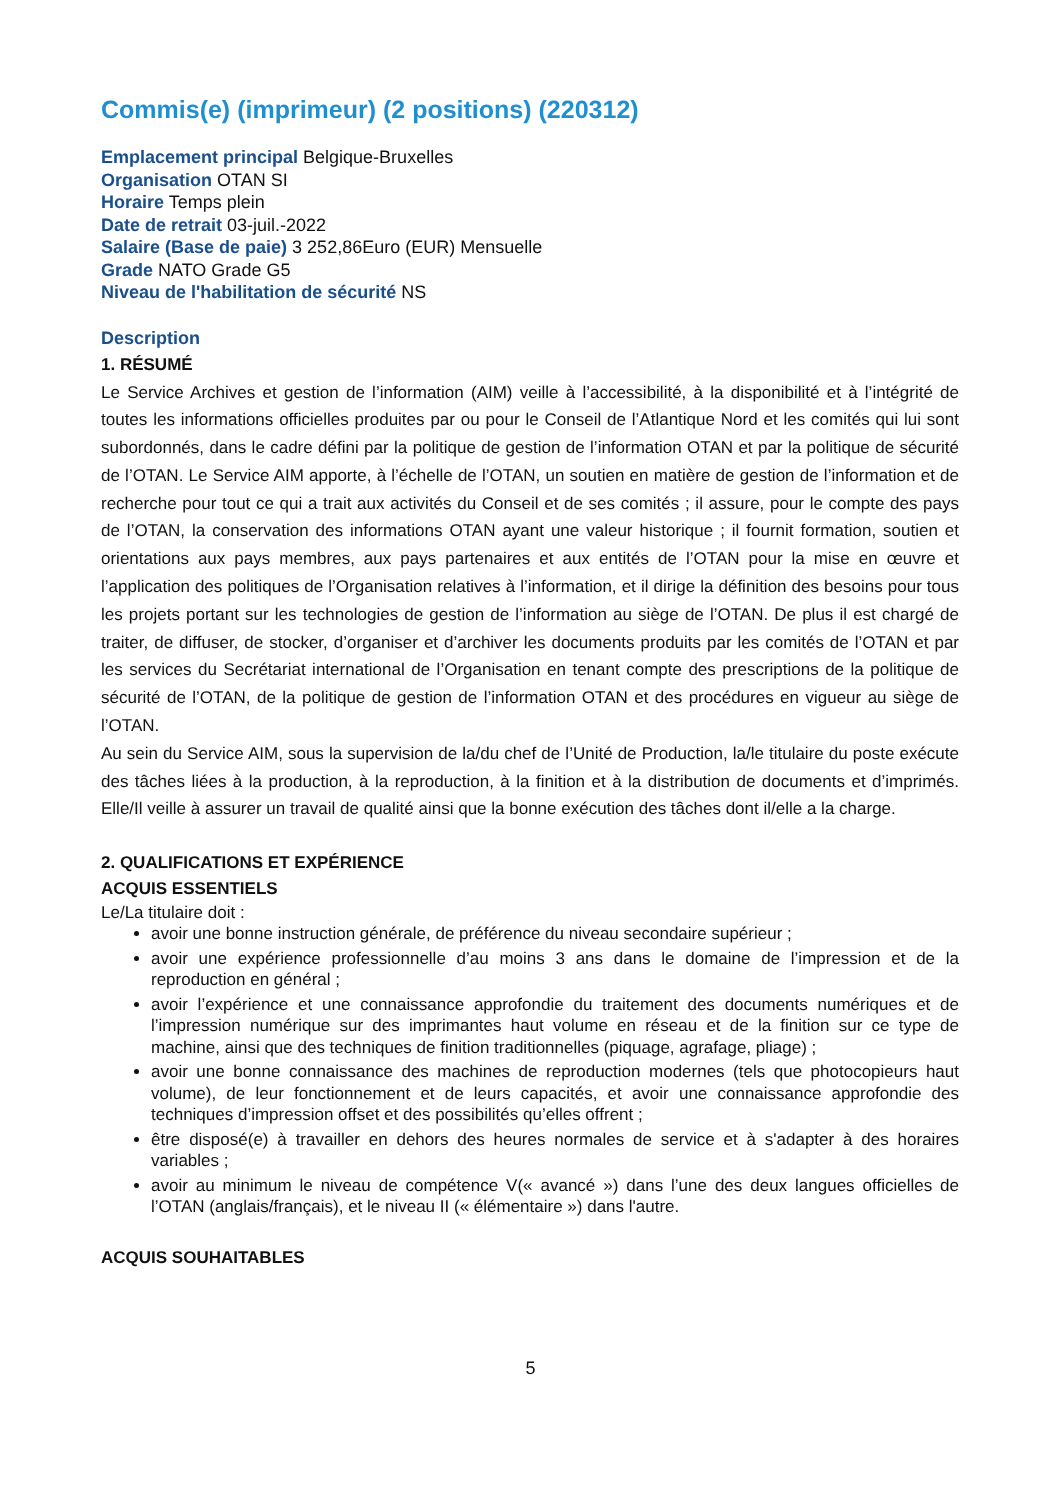Commis(e) (imprimeur) (2 positions) (220312)
Emplacement principal Belgique-Bruxelles
Organisation OTAN SI
Horaire Temps plein
Date de retrait 03-juil.-2022
Salaire (Base de paie) 3 252,86Euro (EUR) Mensuelle
Grade NATO Grade G5
Niveau de l'habilitation de sécurité NS
Description
1. RÉSUMÉ
Le Service Archives et gestion de l’information (AIM) veille à l’accessibilité, à la disponibilité et à l’intégrité de toutes les informations officielles produites par ou pour le Conseil de l’Atlantique Nord et les comités qui lui sont subordonnés, dans le cadre défini par la politique de gestion de l’information OTAN et par la politique de sécurité de l’OTAN. Le Service AIM apporte, à l’échelle de l’OTAN, un soutien en matière de gestion de l’information et de recherche pour tout ce qui a trait aux activités du Conseil et de ses comités ; il assure, pour le compte des pays de l’OTAN, la conservation des informations OTAN ayant une valeur historique ; il fournit formation, soutien et orientations aux pays membres, aux pays partenaires et aux entités de l’OTAN pour la mise en œuvre et l’application des politiques de l’Organisation relatives à l’information, et il dirige la définition des besoins pour tous les projets portant sur les technologies de gestion de l’information au siège de l’OTAN. De plus il est chargé de traiter, de diffuser, de stocker, d’organiser et d’archiver les documents produits par les comités de l’OTAN et par les services du Secrétariat international de l’Organisation en tenant compte des prescriptions de la politique de sécurité de l’OTAN, de la politique de gestion de l’information OTAN et des procédures en vigueur au siège de l’OTAN.
Au sein du Service AIM, sous la supervision de la/du chef de l’Unité de Production, la/le titulaire du poste exécute des tâches liées à la production, à la reproduction, à la finition et à la distribution de documents et d’imprimés. Elle/Il veille à assurer un travail de qualité ainsi que la bonne exécution des tâches dont il/elle a la charge.
2. QUALIFICATIONS ET EXPÉRIENCE
ACQUIS ESSENTIELS
Le/La titulaire doit :
avoir une bonne instruction générale, de préférence du niveau secondaire supérieur ;
avoir une expérience professionnelle d’au moins 3 ans dans le domaine de l’impression et de la reproduction en général ;
avoir l’expérience et une connaissance approfondie du traitement des documents numériques et de l’impression numérique sur des imprimantes haut volume en réseau et de la finition sur ce type de machine, ainsi que des techniques de finition traditionnelles (piquage, agrafage, pliage) ;
avoir une bonne connaissance des machines de reproduction modernes (tels que photocopieurs haut volume), de leur fonctionnement et de leurs capacités, et avoir une connaissance approfondie des techniques d’impression offset et des possibilités qu’elles offrent ;
être disposé(e) à travailler en dehors des heures normales de service et à s'adapter à des horaires variables ;
avoir au minimum le niveau de compétence V(« avancé ») dans l’une des deux langues officielles de l’OTAN (anglais/français), et le niveau II (« élémentaire ») dans l'autre.
ACQUIS SOUHAITABLES
5